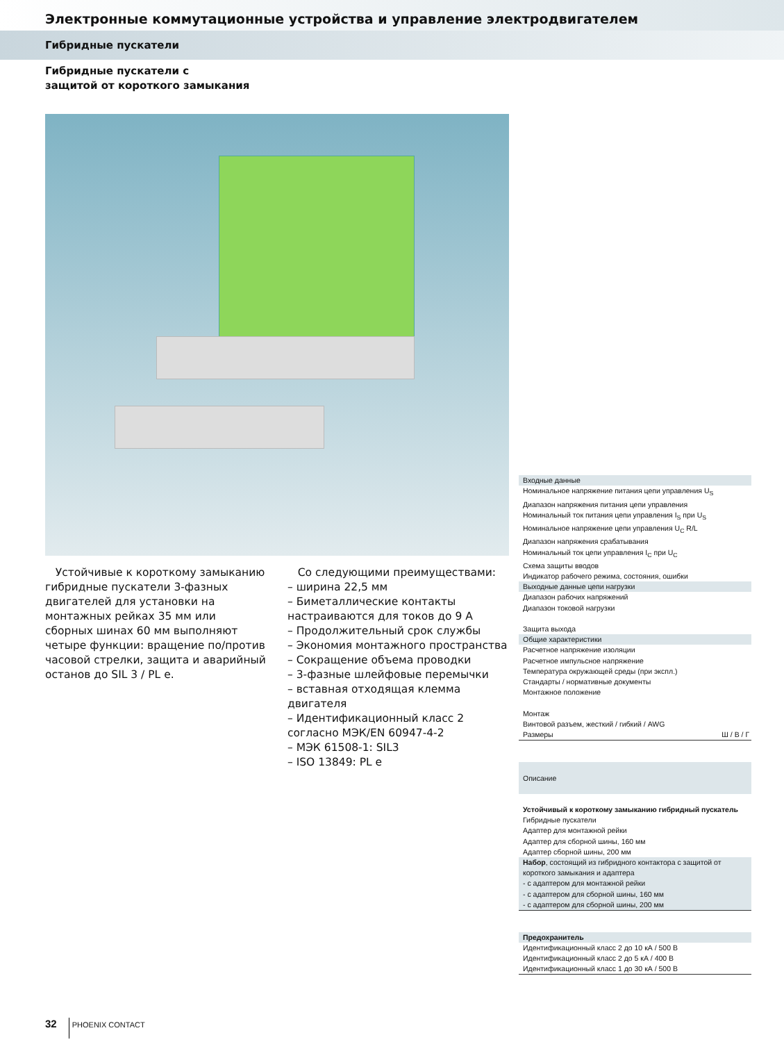Электронные коммутационные устройства и управление электродвигателем
Гибридные пускатели
Гибридные пускатели с
защитой от короткого замыкания
Устойчивые к короткому замыканию гибридные пускатели 3-фазных двигателей для установки на монтажных рейках 35 мм или сборных шинах 60 мм выполняют четыре функции: вращение по/против часовой стрелки, защита и аварийный останов до SIL 3 / PL e.
Со следующими преимуществами:
– ширина 22,5 мм
– Биметаллические контакты настраиваются для токов до 9 А
– Продолжительный срок службы
– Экономия монтажного пространства
– Сокращение объема проводки
– 3-фазные шлейфовые перемычки
– вставная отходящая клемма двигателя
– Идентификационный класс 2 согласно МЭК/EN 60947-4-2
– МЭК 61508-1: SIL3
– ISO 13849: PL e
Входные данные
Номинальное напряжение питания цепи управления U<sub>S</sub>
Диапазон напряжения питания цепи управления
Номинальный ток питания цепи управления I<sub>S</sub> при U<sub>S</sub>
Номинальное напряжение цепи управления U<sub>C</sub> R/L
Диапазон напряжения срабатывания
Номинальный ток цепи управления I<sub>C</sub> при U<sub>C</sub>
Схема защиты вводов
Индикатор рабочего режима, состояния, ошибки
Выходные данные цепи нагрузки
Диапазон рабочих напряжений
Диапазон токовой нагрузки
Защита выхода
Общие характеристики
Расчетное напряжение изоляции
Расчетное импульсное напряжение
Температура окружающей среды (при экспл.)
Стандарты / нормативные документы
Монтажное положение
Монтаж
Винтовой разъем, жесткий / гибкий / AWG
Размеры Ш / В / Г
Описание
Устойчивый к короткому замыканию гибридный пускатель
Гибридные пускатели
Адаптер для монтажной рейки
Адаптер для сборной шины, 160 мм
Адаптер сборной шины, 200 мм
Набор, состоящий из гибридного контактора с защитой от короткого замыкания и адаптера
- с адаптером для монтажной рейки
- с адаптером для сборной шины, 160 мм
- с адаптером для сборной шины, 200 мм
Предохранитель
Идентификационный класс 2 до 10 кА / 500 В
Идентификационный класс 2 до 5 кА / 400 В
Идентификационный класс 1 до 30 кА / 500 В
32 PHOENIX CONTACT